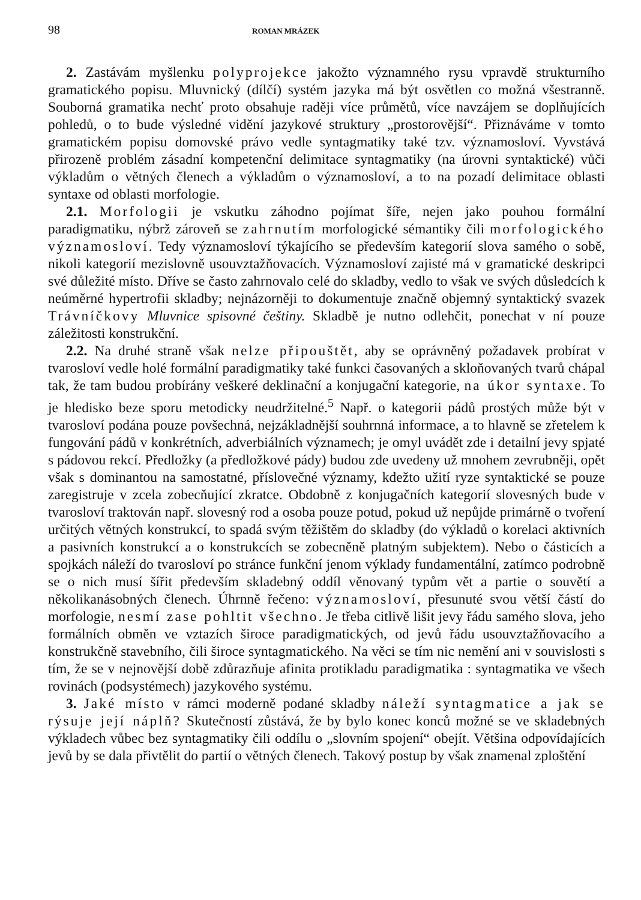98 ROMAN MRÁZEK
2. Zastávám myšlenku polyprojekce jakožto významného rysu vpravdě strukturního gramatického popisu. Mluvnický (dílčí) systém jazyka má být osvětlen co možná všestranně. Souborná gramatika nechť proto obsahuje raději více průmětů, více navzájem se doplňujících pohledů, o to bude výsledné vidění jazykové struktury „prostorovější“. Přiznáváme v tomto gramatickém popisu domovské právo vedle syntagmatiky také tzv. významosloví. Vyvstává přirozeně problém zásadní kompetenční delimitace syntagmatiky (na úrovni syntaktické) vůči výkladům o větných členech a výkladům o významosloví, a to na pozadí delimitace oblasti syntaxe od oblasti morfologie.
2.1. Morfologii je vskutku záhodno pojímat šíře, nejen jako pouhou formální paradigmatiku, nýbrž zároveň se zahrnutím morfologické sémantiky čili morfologického významosloví. Tedy významosloví týkajícího se především kategorií slova samého o sobě, nikoli kategorií mezislovně usouvztažňovacích. Významosloví zajisté má v gramatické deskripci své důležité místo. Dříve se často zahrnovalo celé do skladby, vedlo to však ve svých důsledcích k neúměrné hypertrofii skladby; nejnázorněji to dokumentuje značně objemný syntaktický svazek Trávníčkovy Mluvnice spisovné češtiny. Skladbě je nutno odlehčit, ponechat v ní pouze záležitosti konstrukční.
2.2. Na druhé straně však nelze připouštět, aby se oprávněný požadavek probírat v tvarosloví vedle holé formální paradigmatiky také funkci časovaných a skloňovaných tvarů chápal tak, že tam budou probírány veškeré deklinační a konjugační kategorie, na úkor syntaxe. To je hledisko beze sporu metodicky neudržitelné.<sup>5</sup> Např. o kategorii pádů prostých může být v tvarosloví podána pouze povšechná, nejzákladnější souhrnná informace, a to hlavně se zřetelem k fungování pádů v konkrétních, adverbiálních významech; je omyl uvádět zde i detailní jevy spjaté s pádovou rekcí. Předložky (a předložkové pády) budou zde uvedeny už mnohem zevrubněji, opět však s dominantou na samostatné, příslovečné významy, kdežto užití ryze syntaktické se pouze zaregistruje v zcela zobecňující zkratce. Obdobně z konjugačních kategorií slovesných bude v tvarosloví traktován např. slovesný rod a osoba pouze potud, pokud už nepůjde primárně o tvoření určitých větných konstrukcí, to spadá svým těžištěm do skladby (do výkladů o korelaci aktivních a pasivních konstrukcí a o konstrukcích se zobecněně platným subjektem). Nebo o částicích a spojkách náleží do tvarosloví po stránce funkční jenom výklady fundamentální, zatímco podrobně se o nich musí šířit především skladebný oddíl věnovaný typům vět a partie o souvětí a několikanásobných členech. Úhrnně řečeno: významosloví, přesunuté svou větší částí do morfologie, nesmí zase pohltit všechno. Je třeba citlivě lišit jevy řádu samého slova, jeho formálních obměn ve vztazích široce paradigmatických, od jevů řádu usouvztažňovacího a konstrukčně stavebního, čili široce syntagmatického. Na věci se tím nic nemění ani v souvislosti s tím, že se v nejnovější době zdůrazňuje afinita protikladu paradigmatika : syntagmatika ve všech rovinách (podsystémech) jazykového systému.
3. Jaké místo v rámci moderně podané skladby náleží syntagmatice a jak se rýsuje její náplň? Skutečností zůstává, že by bylo konec konců možné se ve skladebných výkladech vůbec bez syntagmatiky čili oddílu o „slovním spojení“ obejít. Většina odpovídajících jevů by se dala přivtělit do partií o větných členech. Takový postup by však znamenal zploštění